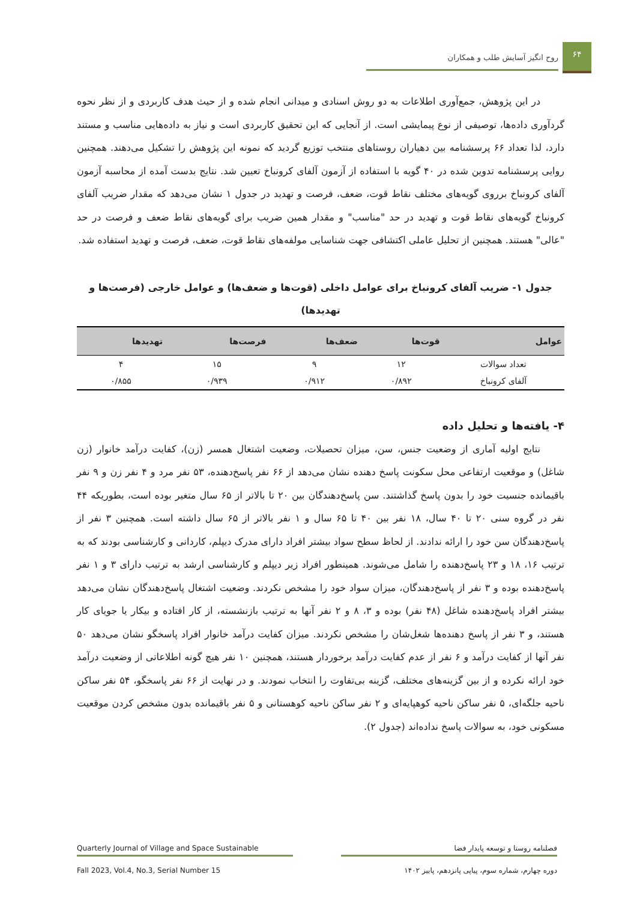۶۴
روح انگیز آسایش طلب و همکاران
در این پژوهش، جمع‌آوری اطلاعات به دو روش اسنادی و میدانی انجام شده و از حیث هدف کاربردی و از نظر نحوه گردآوری داده‌ها، توصیفی از نوع پیمایشی است. از آنجایی که این تحقیق کاربردی است و نیاز به داده‌هایی مناسب و مستند دارد، لذا تعداد ۶۶ پرسشنامه بین دهیاران روستاهای منتخب توزیع گردید که نمونه این پژوهش را تشکیل می‌دهند. همچنین روایی پرسشنامه تدوین شده در ۴۰ گویه با استفاده از آزمون آلفای کرونباخ تعیین شد. نتایج بدست آمده از محاسبه آزمون آلفای کرونباخ برروی گویه‌های مختلف نقاط قوت، ضعف، فرصت و تهدید در جدول ۱ نشان می‌دهد که مقدار ضریب آلفای کرونباخ گویه‌های نقاط قوت و تهدید در حد "مناسب" و مقدار همین ضریب برای گویه‌های نقاط ضعف و فرصت در حد "عالی" هستند. همچنین از تحلیل عاملی اکتشافی جهت شناسایی مولفه‌های نقاط قوت، ضعف، فرصت و تهدید استفاده شد.
جدول ۱- ضریب آلفای کرونباخ برای عوامل داخلی (قوت‌ها و ضعف‌ها) و عوامل خارجی (فرصت‌ها و تهدیدها)
| عوامل | قوت‌ها | ضعف‌ها | فرصت‌ها | تهدیدها |
| --- | --- | --- | --- | --- |
| تعداد سوالات | ۱۲ | ۹ | ۱۵ | ۴ |
| آلفای کرونباخ | ۰/۸۹۲ | ۰/۹۱۲ | ۰/۹۳۹ | ۰/۸۵۵ |
۴- یافته‌ها و تحلیل داده
نتایج اولیه آماری از وضعیت جنس، سن، میزان تحصیلات، وضعیت اشتغال همسر (زن)، کفایت درآمد خانوار (زن شاغل) و موقعیت ارتفاعی محل سکونت پاسخ دهنده نشان می‌دهد از ۶۶ نفر پاسخ‌دهنده، ۵۳ نفر مرد و ۴ نفر زن و ۹ نفر باقیمانده جنسیت خود را بدون پاسخ گذاشتند. سن پاسخ‌دهندگان بین ۲۰ تا بالاتر از ۶۵ سال متغیر بوده است، بطوریکه ۴۴ نفر در گروه سنی ۲۰ تا ۴۰ سال، ۱۸ نفر بین ۴۰ تا ۶۵ سال و ۱ نفر بالاتر از ۶۵ سال داشته است. همچنین ۳ نفر از پاسخ‌دهندگان سن خود را ارائه ندادند. از لحاظ سطح سواد بیشتر افراد دارای مدرک دیپلم، کاردانی و کارشناسی بودند که به ترتیب ۱۶، ۱۸ و ۲۳ پاسخ‌دهنده را شامل می‌شوند. همینطور افراد زیر دیپلم و کارشناسی ارشد به ترتیب دارای ۳ و ۱ نفر پاسخ‌دهنده بوده و ۳ نفر از پاسخ‌دهندگان، میزان سواد خود را مشخص نکردند. وضعیت اشتغال پاسخ‌دهندگان نشان می‌دهد بیشتر افراد پاسخ‌دهنده شاغل (۴۸ نفر) بوده و ۳، ۸ و ۲ نفر آنها به ترتیب بازنشسته، از کار افتاده و بیکار یا جویای کار هستند، و ۳ نفر از پاسخ دهنده‌ها شغل‌شان را مشخص نکردند. میزان کفایت درآمد خانوار افراد پاسخگو نشان می‌دهد ۵۰ نفر آنها از کفایت درآمد و ۶ نفر از عدم کفایت درآمد برخوردار هستند، همچنین ۱۰ نفر هیچ گونه اطلاعاتی از وضعیت درآمد خود ارائه نکرده و از بین گزینه‌های مختلف، گزینه بی‌تفاوت را انتخاب نمودند. و در نهایت از ۶۶ نفر پاسخگو، ۵۴ نفر ساکن ناحیه جلگه‌ای، ۵ نفر ساکن ناحیه کوهپایه‌ای و ۲ نفر ساکن ناحیه کوهستانی و ۵ نفر باقیمانده بدون مشخص کردن موقعیت مسکونی خود، به سوالات پاسخ نداده‌اند (جدول ۲).
Quarterly Journal of Village and Space Sustainable فصلنامه روستا و توسعه پایدار فضا
Fall 2023, Vol.4, No.3, Serial Number 15 دوره چهارم، شماره سوم، پیاپی پانزدهم، پاییز ۱۴۰۲